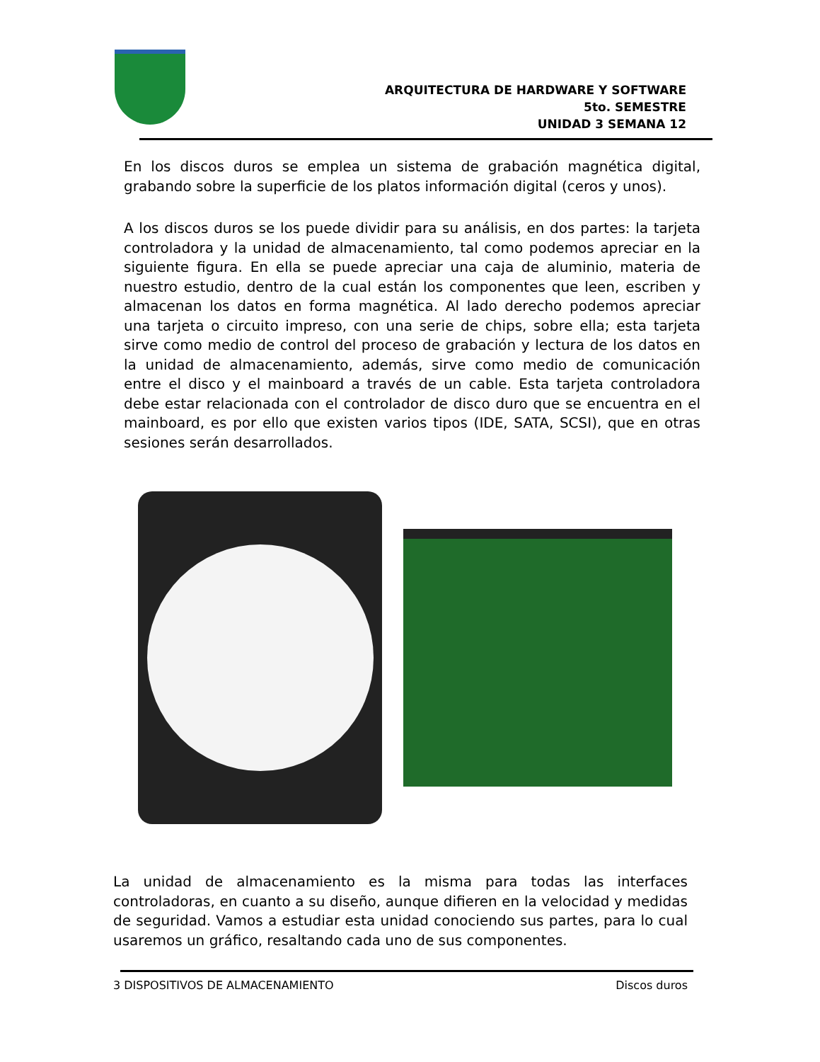ARQUITECTURA DE HARDWARE Y SOFTWARE
5to. SEMESTRE
UNIDAD 3 SEMANA 12
En los discos duros se emplea un sistema de grabación magnética digital, grabando sobre la superficie de los platos información digital (ceros y unos).
A los discos duros se los puede dividir para su análisis, en dos partes: la tarjeta controladora y la unidad de almacenamiento, tal como podemos apreciar en la siguiente figura. En ella se puede apreciar una caja de aluminio, materia de nuestro estudio, dentro de la cual están los componentes que leen, escriben y almacenan los datos en forma magnética. Al lado derecho podemos apreciar una tarjeta o circuito impreso, con una serie de chips, sobre ella; esta tarjeta sirve como medio de control del proceso de grabación y lectura de los datos en la unidad de almacenamiento, además, sirve como medio de comunicación entre el disco y el mainboard a través de un cable. Esta tarjeta controladora debe estar relacionada con el controlador de disco duro que se encuentra en el mainboard, es por ello que existen varios tipos (IDE, SATA, SCSI), que en otras sesiones serán desarrollados.
La unidad de almacenamiento es la misma para todas las interfaces controladoras, en cuanto a su diseño, aunque difieren en la velocidad y medidas de seguridad. Vamos a estudiar esta unidad conociendo sus partes, para lo cual usaremos un gráfico, resaltando cada uno de sus componentes.
3 DISPOSITIVOS DE ALMACENAMIENTO Discos duros